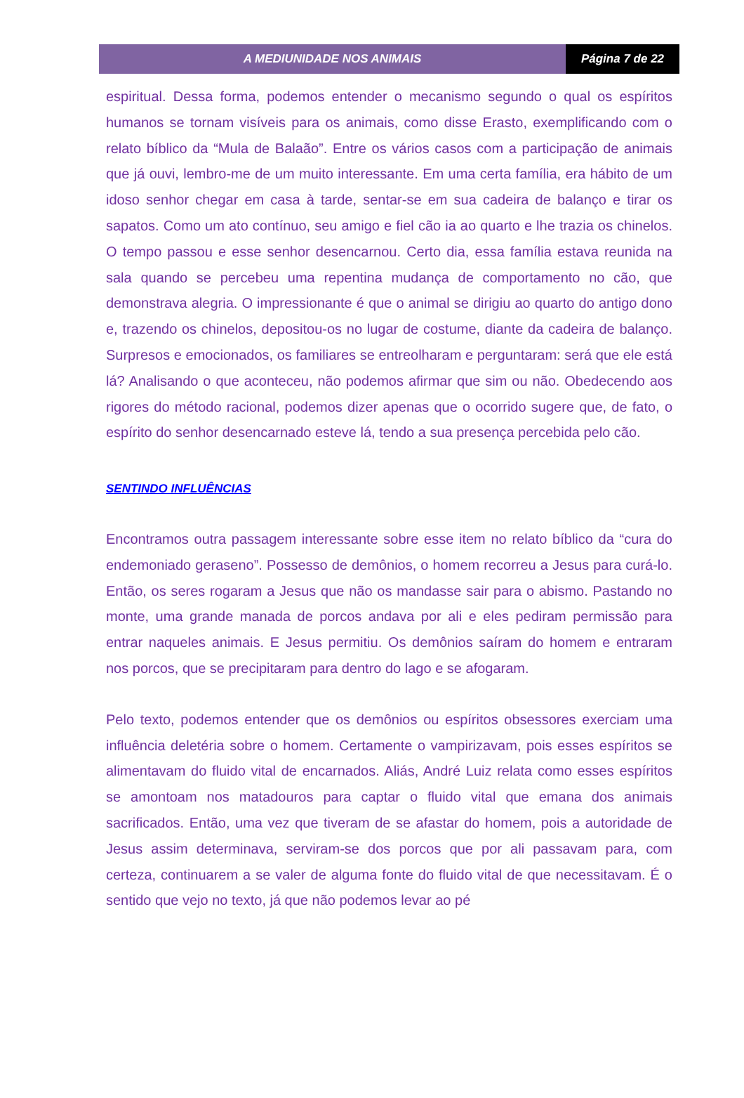A MEDIUNIDADE NOS ANIMAIS Página 7 de 22
espiritual. Dessa forma, podemos entender o mecanismo segundo o qual os espíritos humanos se tornam visíveis para os animais, como disse Erasto, exemplificando com o relato bíblico da “Mula de Balaão”. Entre os vários casos com a participação de animais que já ouvi, lembro-me de um muito interessante. Em uma certa família, era hábito de um idoso senhor chegar em casa à tarde, sentar-se em sua cadeira de balanço e tirar os sapatos. Como um ato contínuo, seu amigo e fiel cão ia ao quarto e lhe trazia os chinelos. O tempo passou e esse senhor desencarnou. Certo dia, essa família estava reunida na sala quando se percebeu uma repentina mudança de comportamento no cão, que demonstrava alegria. O impressionante é que o animal se dirigiu ao quarto do antigo dono e, trazendo os chinelos, depositou-os no lugar de costume, diante da cadeira de balanço. Surpresos e emocionados, os familiares se entreolharam e perguntaram: será que ele está lá? Analisando o que aconteceu, não podemos afirmar que sim ou não. Obedecendo aos rigores do método racional, podemos dizer apenas que o ocorrido sugere que, de fato, o espírito do senhor desencarnado esteve lá, tendo a sua presença percebida pelo cão.
SENTINDO INFLUÊNCIAS
Encontramos outra passagem interessante sobre esse item no relato bíblico da “cura do endemoniado geraseno”. Possesso de demônios, o homem recorreu a Jesus para curá-lo. Então, os seres rogaram a Jesus que não os mandasse sair para o abismo. Pastando no monte, uma grande manada de porcos andava por ali e eles pediram permissão para entrar naqueles animais. E Jesus permitiu. Os demônios saíram do homem e entraram nos porcos, que se precipitaram para dentro do lago e se afogaram.
Pelo texto, podemos entender que os demônios ou espíritos obsessores exerciam uma influência deletéria sobre o homem. Certamente o vampirizavam, pois esses espíritos se alimentavam do fluido vital de encarnados. Aliás, André Luiz relata como esses espíritos se amontoam nos matadouros para captar o fluido vital que emana dos animais sacrificados. Então, uma vez que tiveram de se afastar do homem, pois a autoridade de Jesus assim determinava, serviram-se dos porcos que por ali passavam para, com certeza, continuarem a se valer de alguma fonte do fluido vital de que necessitavam. É o sentido que vejo no texto, já que não podemos levar ao pé